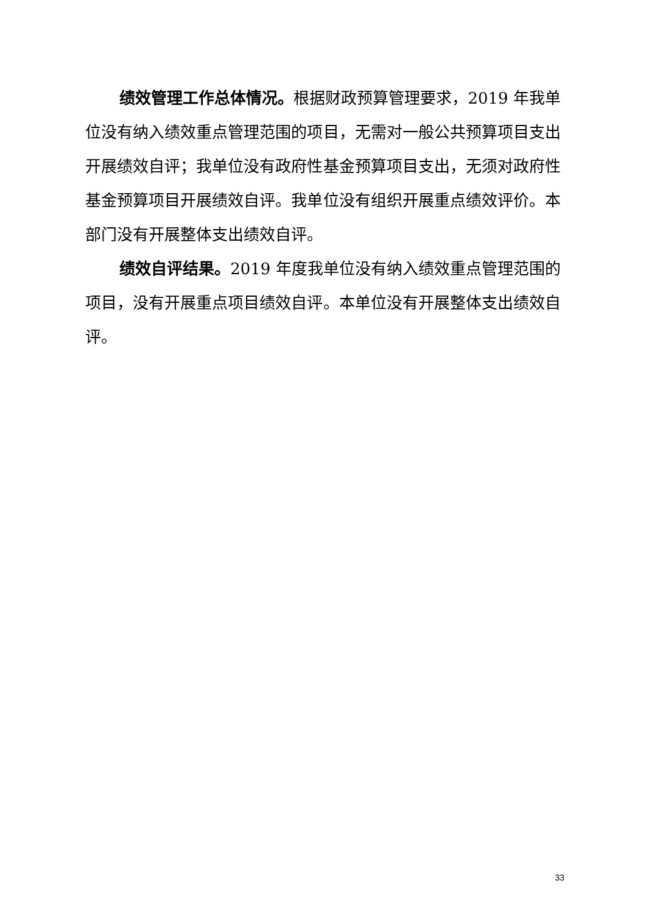绩效管理工作总体情况。根据财政预算管理要求，2019 年我单位没有纳入绩效重点管理范围的项目，无需对一般公共预算项目支出开展绩效自评；我单位没有政府性基金预算项目支出，无须对政府性基金预算项目开展绩效自评。我单位没有组织开展重点绩效评价。本部门没有开展整体支出绩效自评。
绩效自评结果。2019 年度我单位没有纳入绩效重点管理范围的项目，没有开展重点项目绩效自评。本单位没有开展整体支出绩效自评。
33